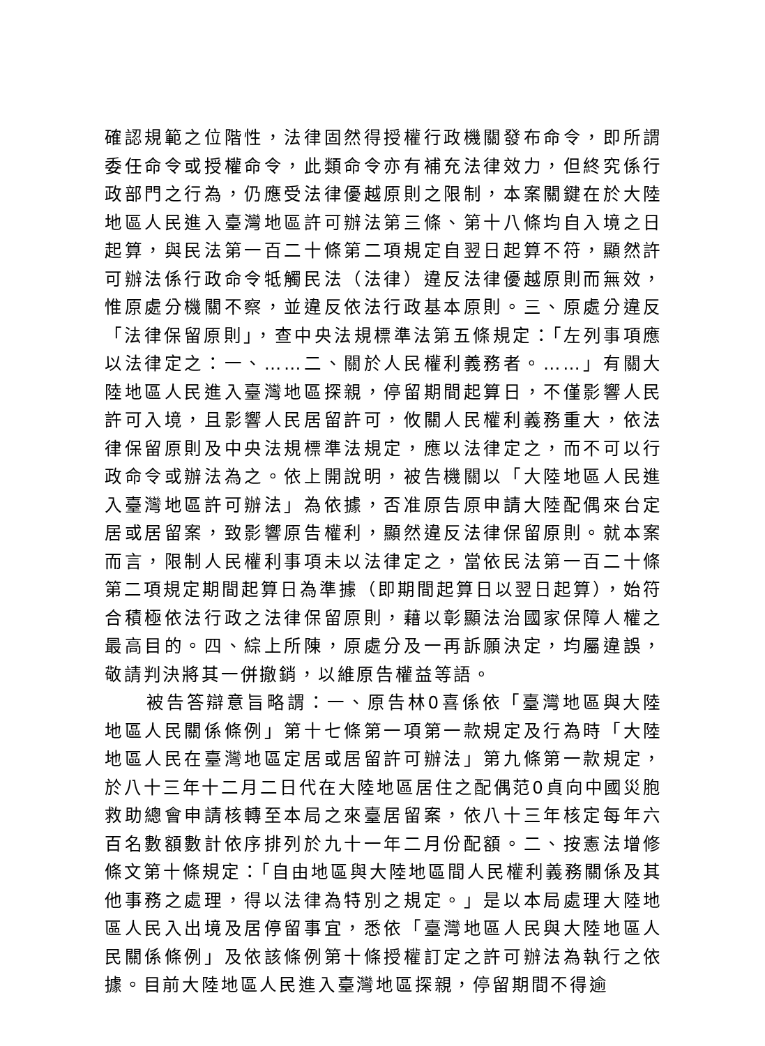確認規範之位階性，法律固然得授權行政機關發布命令，即所謂委任命令或授權命令，此類命令亦有補充法律效力，但終究係行政部門之行為，仍應受法律優越原則之限制，本案關鍵在於大陸地區人民進入臺灣地區許可辦法第三條、第十八條均自入境之日起算，與民法第一百二十條第二項規定自翌日起算不符，顯然許可辦法係行政命令牴觸民法（法律）違反法律優越原則而無效，惟原處分機關不察，並違反依法行政基本原則。三、原處分違反「法律保留原則」，查中央法規標準法第五條規定：「左列事項應以法律定之：一、……二、關於人民權利義務者。……」有關大陸地區人民進入臺灣地區探親，停留期間起算日，不僅影響人民許可入境，且影響人民居留許可，攸關人民權利義務重大，依法律保留原則及中央法規標準法規定，應以法律定之，而不可以行政命令或辦法為之。依上開說明，被告機關以「大陸地區人民進入臺灣地區許可辦法」為依據，否准原告原申請大陸配偶來台定居或居留案，致影響原告權利，顯然違反法律保留原則。就本案而言，限制人民權利事項未以法律定之，當依民法第一百二十條第二項規定期間起算日為準據（即期間起算日以翌日起算），始符合積極依法行政之法律保留原則，藉以彰顯法治國家保障人權之最高目的。四、綜上所陳，原處分及一再訴願決定，均屬違誤，敬請判決將其一併撤銷，以維原告權益等語。
被告答辯意旨略謂：一、原告林0喜係依「臺灣地區與大陸地區人民關係條例」第十七條第一項第一款規定及行為時「大陸地區人民在臺灣地區定居或居留許可辦法」第九條第一款規定，於八十三年十二月二日代在大陸地區居住之配偶范0貞向中國災胞救助總會申請核轉至本局之來臺居留案，依八十三年核定每年六百名數額數計依序排列於九十一年二月份配額。二、按憲法增修條文第十條規定：「自由地區與大陸地區間人民權利義務關係及其他事務之處理，得以法律為特別之規定。」是以本局處理大陸地區人民入出境及居停留事宜，悉依「臺灣地區人民與大陸地區人民關係條例」及依該條例第十條授權訂定之許可辦法為執行之依據。目前大陸地區人民進入臺灣地區探親，停留期間不得逾